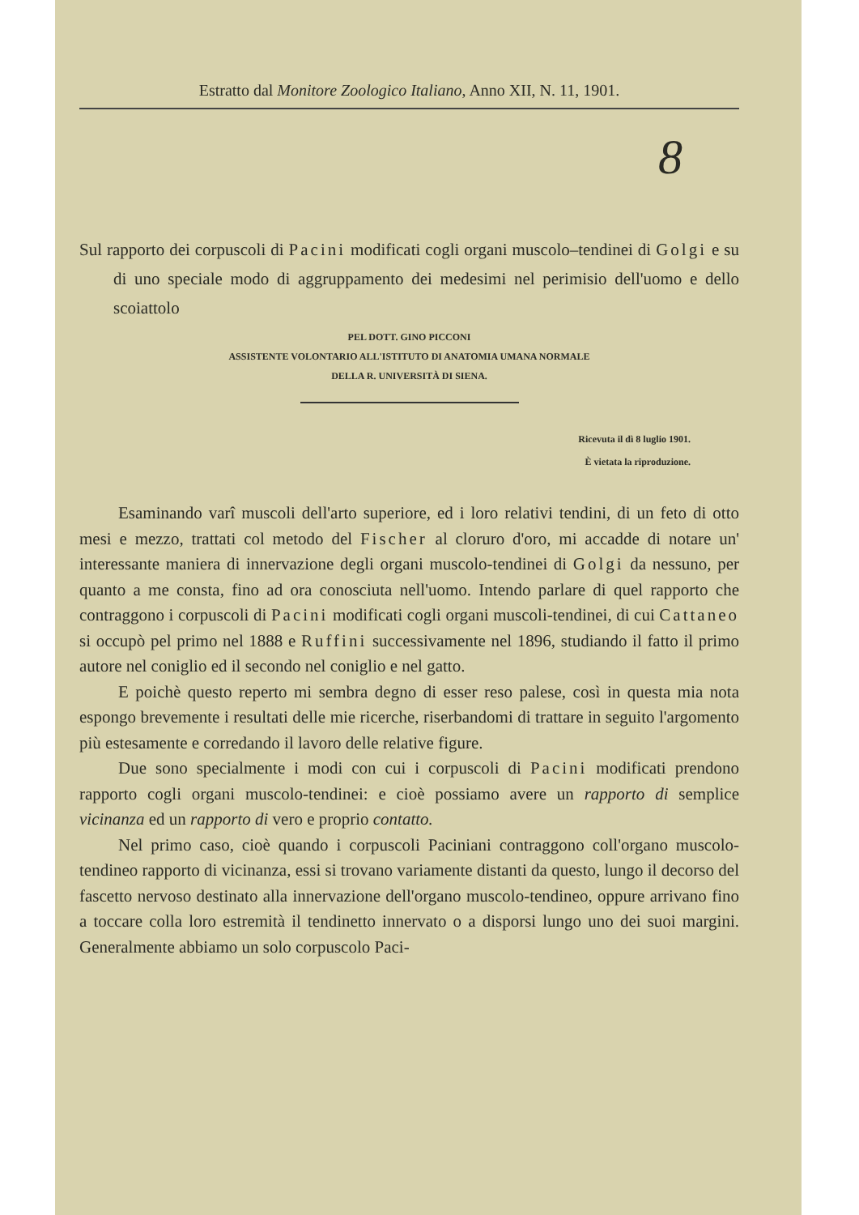Estratto dal Monitore Zoologico Italiano, Anno XII, N. 11, 1901.
8
Sul rapporto dei corpuscoli di Pacini modificati cogli organi muscolo–tendinei di Golgi e su di uno speciale modo di aggruppamento dei medesimi nel perimisio dell'uomo e dello scoiattolo
PEL DOTT. GINO PICCONI
ASSISTENTE VOLONTARIO ALL'ISTITUTO DI ANATOMIA UMANA NORMALE
DELLA R. UNIVERSITÀ DI SIENA.
Ricevuta il dì 8 luglio 1901.
È vietata la riproduzione.
Esaminando varî muscoli dell'arto superiore, ed i loro relativi tendini, di un feto di otto mesi e mezzo, trattati col metodo del Fischer al cloruro d'oro, mi accadde di notare un' interessante maniera di innervazione degli organi muscolo-tendinei di Golgi da nessuno, per quanto a me consta, fino ad ora conosciuta nell'uomo. Intendo parlare di quel rapporto che contraggono i corpuscoli di Pacini modificati cogli organi muscoli-tendinei, di cui Cattaneo si occupò pel primo nel 1888 e Ruffini successivamente nel 1896, studiando il fatto il primo autore nel coniglio ed il secondo nel coniglio e nel gatto.
E poichè questo reperto mi sembra degno di esser reso palese, così in questa mia nota espongo brevemente i resultati delle mie ricerche, riserbandomi di trattare in seguito l'argomento più estesamente e corredando il lavoro delle relative figure.
Due sono specialmente i modi con cui i corpuscoli di Pacini modificati prendono rapporto cogli organi muscolo-tendinei: e cioè possiamo avere un rapporto di semplice vicinanza ed un rapporto di vero e proprio contatto.
Nel primo caso, cioè quando i corpuscoli Paciniani contraggono coll'organo muscolo-tendineo rapporto di vicinanza, essi si trovano variamente distanti da questo, lungo il decorso del fascetto nervoso destinato alla innervazione dell'organo muscolo-tendineo, oppure arrivano fino a toccare colla loro estremità il tendinetto innervato o a disporsi lungo uno dei suoi margini. Generalmente abbiamo un solo corpuscolo Paci-